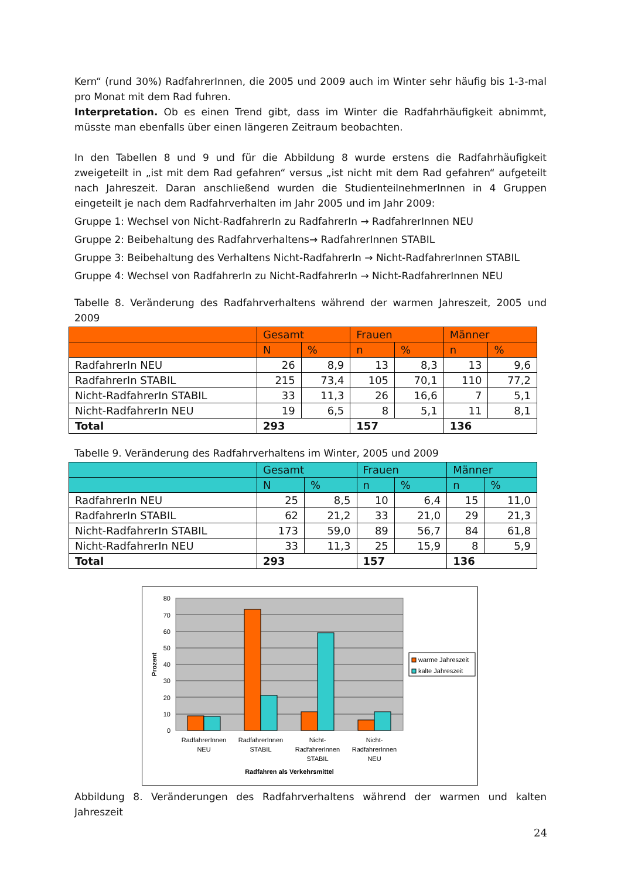Kern“ (rund 30%) RadfahrerInnen, die 2005 und 2009 auch im Winter sehr häufig bis 1-3-mal pro Monat mit dem Rad fuhren.
Interpretation. Ob es einen Trend gibt, dass im Winter die Radfahrhäufigkeit abnimmt, müsste man ebenfalls über einen längeren Zeitraum beobachten.
In den Tabellen 8 und 9 und für die Abbildung 8 wurde erstens die Radfahrhäufigkeit zweigeteilt in „ist mit dem Rad gefahren“ versus „ist nicht mit dem Rad gefahren“ aufgeteilt nach Jahreszeit. Daran anschließend wurden die StudienteilnehmerInnen in 4 Gruppen eingeteilt je nach dem Radfahrverhalten im Jahr 2005 und im Jahr 2009:
Gruppe 1: Wechsel von Nicht-RadfahrerIn zu RadfahrerIn → RadfahrerInnen NEU
Gruppe 2: Beibehaltung des Radfahrverhaltens→ RadfahrerInnen STABIL
Gruppe 3: Beibehaltung des Verhaltens Nicht-RadfahrerIn → Nicht-RadfahrerInnen STABIL
Gruppe 4: Wechsel von RadfahrerIn zu Nicht-RadfahrerIn → Nicht-RadfahrerInnen NEU
Tabelle 8. Veränderung des Radfahrverhaltens während der warmen Jahreszeit, 2005 und 2009
| | Gesamt | | Frauen | | Männer | |
| | N | % | n | % | n | % |
| RadfahrerIn NEU | 26 | 8,9 | 13 | 8,3 | 13 | 9,6 |
| RadfahrerIn STABIL | 215 | 73,4 | 105 | 70,1 | 110 | 77,2 |
| Nicht-RadfahrerIn STABIL | 33 | 11,3 | 26 | 16,6 | 7 | 5,1 |
| Nicht-RadfahrerIn NEU | 19 | 6,5 | 8 | 5,1 | 11 | 8,1 |
| Total | 293 | | 157 | | 136 | |
Tabelle 9. Veränderung des Radfahrverhaltens im Winter, 2005 und 2009
| | Gesamt | | Frauen | | Männer | |
| | N | % | n | % | n | % |
| RadfahrerIn NEU | 25 | 8,5 | 10 | 6,4 | 15 | 11,0 |
| RadfahrerIn STABIL | 62 | 21,2 | 33 | 21,0 | 29 | 21,3 |
| Nicht-RadfahrerIn STABIL | 173 | 59,0 | 89 | 56,7 | 84 | 61,8 |
| Nicht-RadfahrerIn NEU | 33 | 11,3 | 25 | 15,9 | 8 | 5,9 |
| Total | 293 | | 157 | | 136 | |
0
10
20
30
40
50
60
70
80
Prozent
RadfahrerInnen
NEU
RadfahrerInnen
STABIL
Nicht-
RadfahrerInnen
STABIL
Nicht-
RadfahrerInnen
NEU
Radfahren als Verkehrsmittel
warme Jahreszeit
kalte Jahreszeit
Abbildung 8. Veränderungen des Radfahrverhaltens während der warmen und kalten Jahreszeit
24